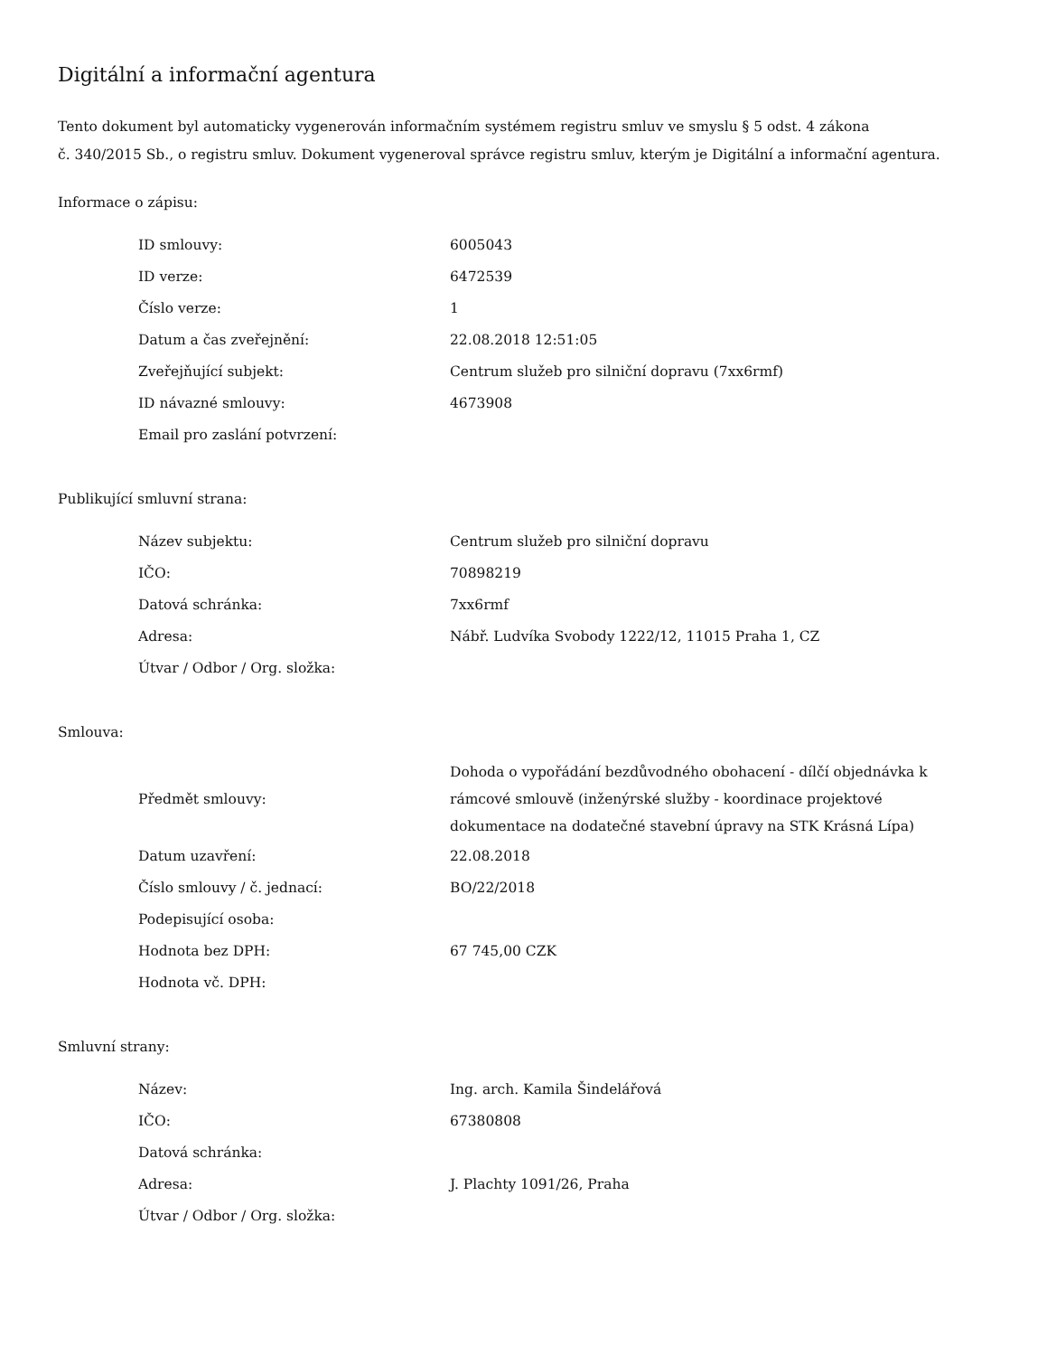Digitální a informační agentura
Tento dokument byl automaticky vygenerován informačním systémem registru smluv ve smyslu § 5 odst. 4 zákona
č. 340/2015 Sb., o registru smluv. Dokument vygeneroval správce registru smluv, kterým je Digitální a informační agentura.
Informace o zápisu:
| ID smlouvy: | 6005043 |
| ID verze: | 6472539 |
| Číslo verze: | 1 |
| Datum a čas zveřejnění: | 22.08.2018 12:51:05 |
| Zveřejňující subjekt: | Centrum služeb pro silniční dopravu (7xx6rmf) |
| ID návazné smlouvy: | 4673908 |
| Email pro zaslání potvrzení: | |
Publikující smluvní strana:
| Název subjektu: | Centrum služeb pro silniční dopravu |
| IČO: | 70898219 |
| Datová schránka: | 7xx6rmf |
| Adresa: | Nábř. Ludvíka Svobody 1222/12, 11015 Praha 1, CZ |
| Útvar / Odbor / Org. složka: | |
Smlouva:
| Předmět smlouvy: | Dohoda o vypořádání bezdůvodného obohacení - dílčí objednávka k rámcové smlouvě (inženýrské služby - koordinace projektové dokumentace na dodatečné stavební úpravy na STK Krásná Lípa) |
| Datum uzavření: | 22.08.2018 |
| Číslo smlouvy / č. jednací: | BO/22/2018 |
| Podepisující osoba: | |
| Hodnota bez DPH: | 67 745,00 CZK |
| Hodnota vč. DPH: | |
Smluvní strany:
| Název: | Ing. arch. Kamila Šindelářová |
| IČO: | 67380808 |
| Datová schránka: | |
| Adresa: | J. Plachty 1091/26, Praha |
| Útvar / Odbor / Org. složka: | |